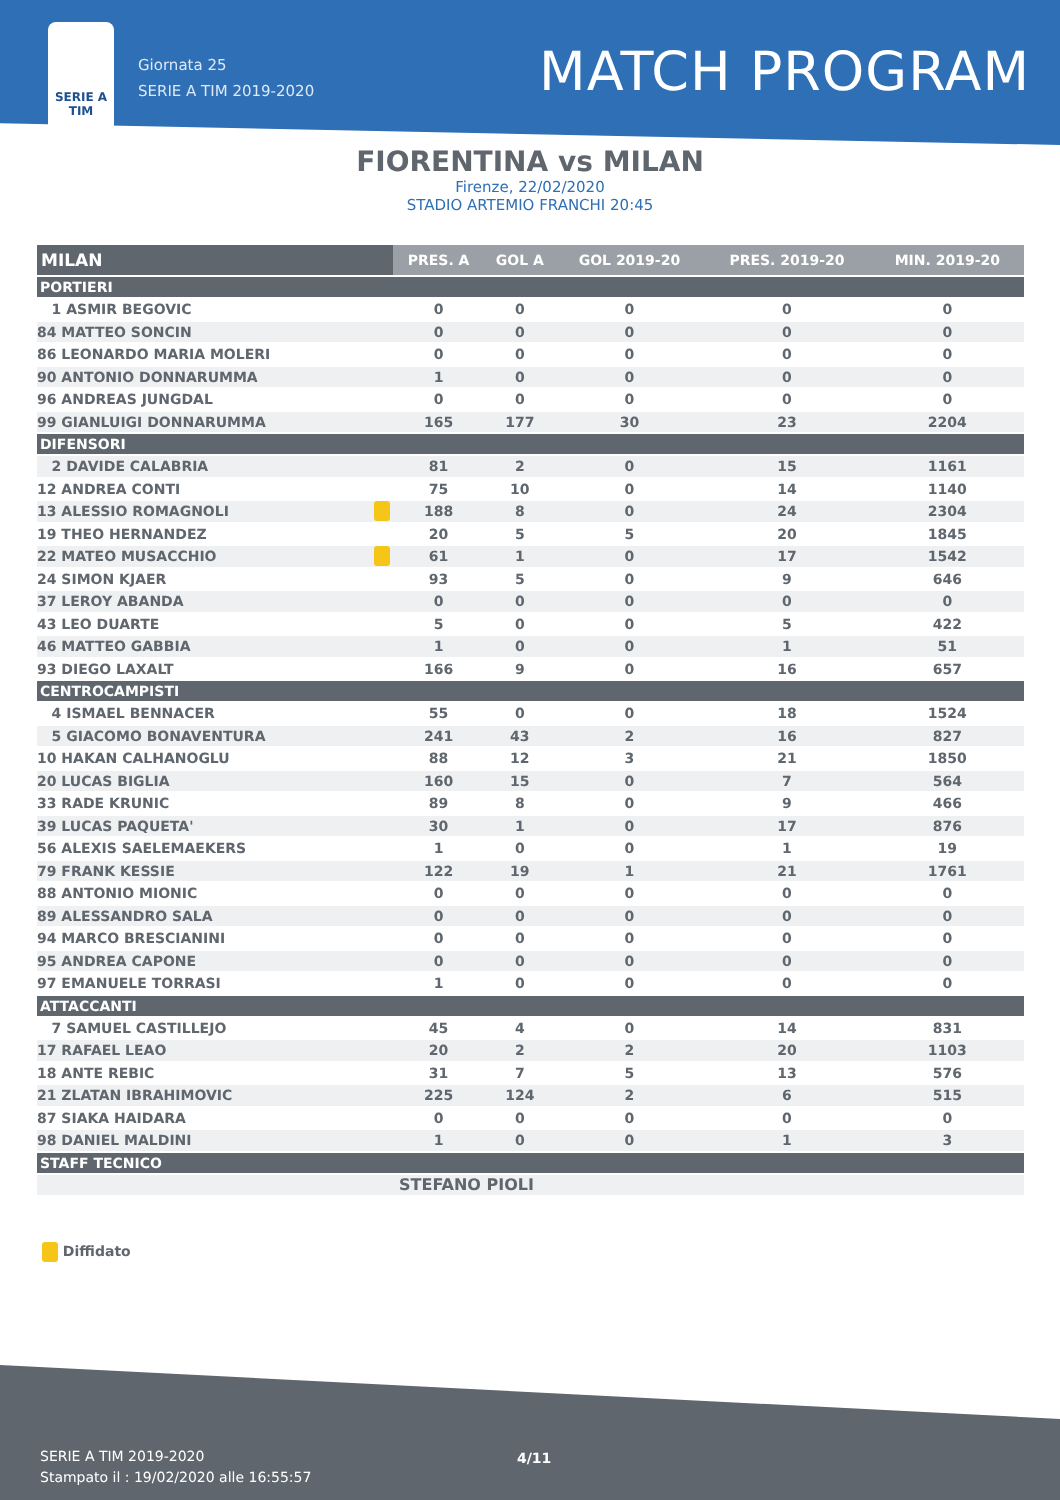SERIE A TIM
Giornata 25
SERIE A TIM 2019-2020
MATCH PROGRAM
FIORENTINA vs MILAN
Firenze, 22/02/2020
STADIO ARTEMIO FRANCHI 20:45
| MILAN | | PRES. A | GOL A | GOL 2019-20 | PRES. 2019-20 | MIN. 2019-20 |
| --- | --- | --- | --- | --- | --- | --- |
| PORTIERI | | | | | | |
| 1 ASMIR BEGOVIC | | 0 | 0 | 0 | 0 | 0 |
| 84 MATTEO SONCIN | | 0 | 0 | 0 | 0 | 0 |
| 86 LEONARDO MARIA MOLERI | | 0 | 0 | 0 | 0 | 0 |
| 90 ANTONIO DONNARUMMA | | 1 | 0 | 0 | 0 | 0 |
| 96 ANDREAS JUNGDAL | | 0 | 0 | 0 | 0 | 0 |
| 99 GIANLUIGI DONNARUMMA | | 165 | 177 | 30 | 23 | 2204 |
| DIFENSORI | | | | | | |
| 2 DAVIDE CALABRIA | | 81 | 2 | 0 | 15 | 1161 |
| 12 ANDREA CONTI | | 75 | 10 | 0 | 14 | 1140 |
| 13 ALESSIO ROMAGNOLI | | 188 | 8 | 0 | 24 | 2304 |
| 19 THEO HERNANDEZ | | 20 | 5 | 5 | 20 | 1845 |
| 22 MATEO MUSACCHIO | | 61 | 1 | 0 | 17 | 1542 |
| 24 SIMON KJAER | | 93 | 5 | 0 | 9 | 646 |
| 37 LEROY ABANDA | | 0 | 0 | 0 | 0 | 0 |
| 43 LEO DUARTE | | 5 | 0 | 0 | 5 | 422 |
| 46 MATTEO GABBIA | | 1 | 0 | 0 | 1 | 51 |
| 93 DIEGO LAXALT | | 166 | 9 | 0 | 16 | 657 |
| CENTROCAMPISTI | | | | | | |
| 4 ISMAEL BENNACER | | 55 | 0 | 0 | 18 | 1524 |
| 5 GIACOMO BONAVENTURA | | 241 | 43 | 2 | 16 | 827 |
| 10 HAKAN CALHANOGLU | | 88 | 12 | 3 | 21 | 1850 |
| 20 LUCAS BIGLIA | | 160 | 15 | 0 | 7 | 564 |
| 33 RADE KRUNIC | | 89 | 8 | 0 | 9 | 466 |
| 39 LUCAS PAQUETA' | | 30 | 1 | 0 | 17 | 876 |
| 56 ALEXIS SAELEMAEKERS | | 1 | 0 | 0 | 1 | 19 |
| 79 FRANK KESSIE | | 122 | 19 | 1 | 21 | 1761 |
| 88 ANTONIO MIONIC | | 0 | 0 | 0 | 0 | 0 |
| 89 ALESSANDRO SALA | | 0 | 0 | 0 | 0 | 0 |
| 94 MARCO BRESCIANINI | | 0 | 0 | 0 | 0 | 0 |
| 95 ANDREA CAPONE | | 0 | 0 | 0 | 0 | 0 |
| 97 EMANUELE TORRASI | | 1 | 0 | 0 | 0 | 0 |
| ATTACCANTI | | | | | | |
| 7 SAMUEL CASTILLEJO | | 45 | 4 | 0 | 14 | 831 |
| 17 RAFAEL LEAO | | 20 | 2 | 2 | 20 | 1103 |
| 18 ANTE REBIC | | 31 | 7 | 5 | 13 | 576 |
| 21 ZLATAN IBRAHIMOVIC | | 225 | 124 | 2 | 6 | 515 |
| 87 SIAKA HAIDARA | | 0 | 0 | 0 | 0 | 0 |
| 98 DANIEL MALDINI | | 1 | 0 | 0 | 1 | 3 |
| STAFF TECNICO | | | | | | |
| | | STEFANO PIOLI | | | | |
Diffidato
SERIE A TIM 2019-2020
Stampato il : 19/02/2020 alle 16:55:57
4/11